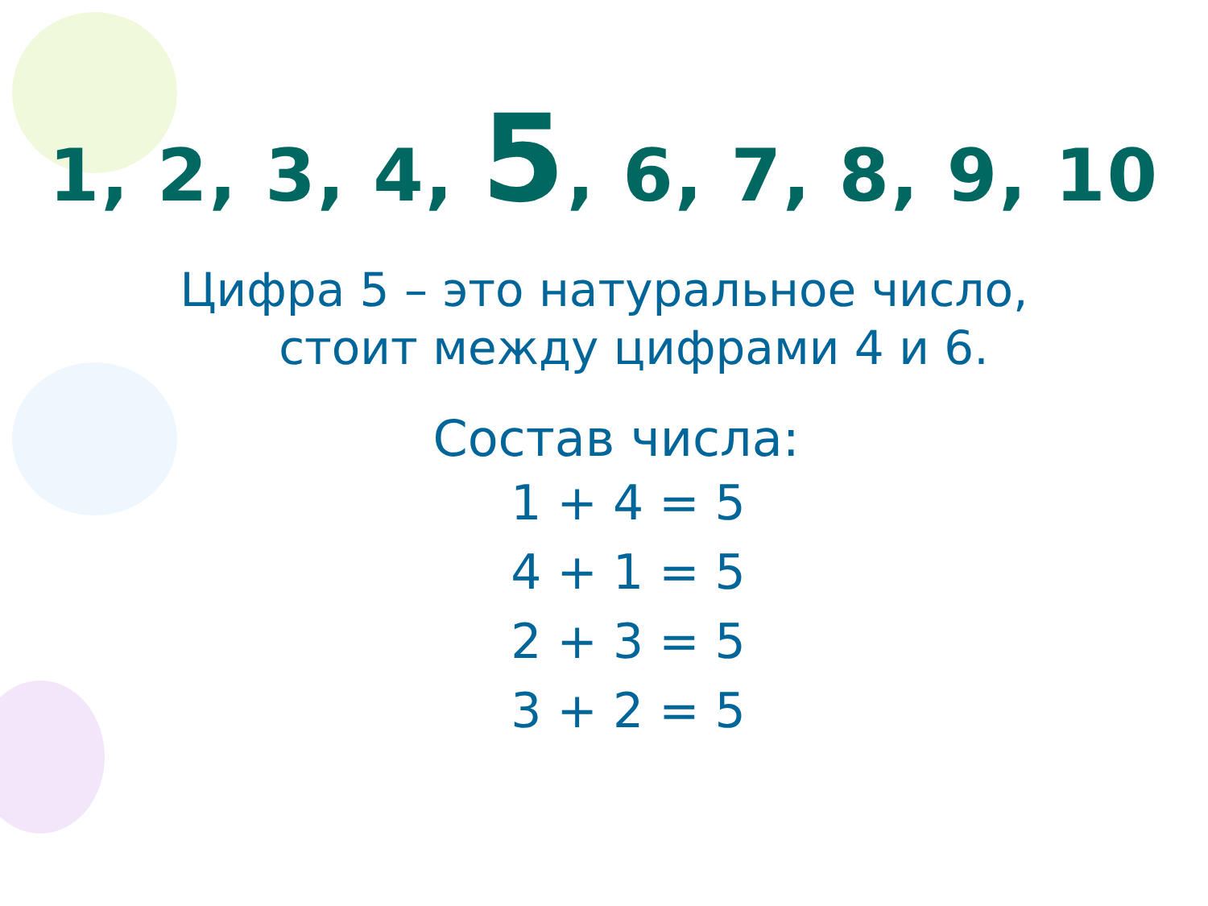1, 2, 3, 4, 5, 6, 7, 8, 9, 10
Цифра 5 – это натуральное число,
стоит между цифрами 4 и 6.
Состав числа:
1 + 4 = 5
4 + 1 = 5
2 + 3 = 5
3 + 2 = 5